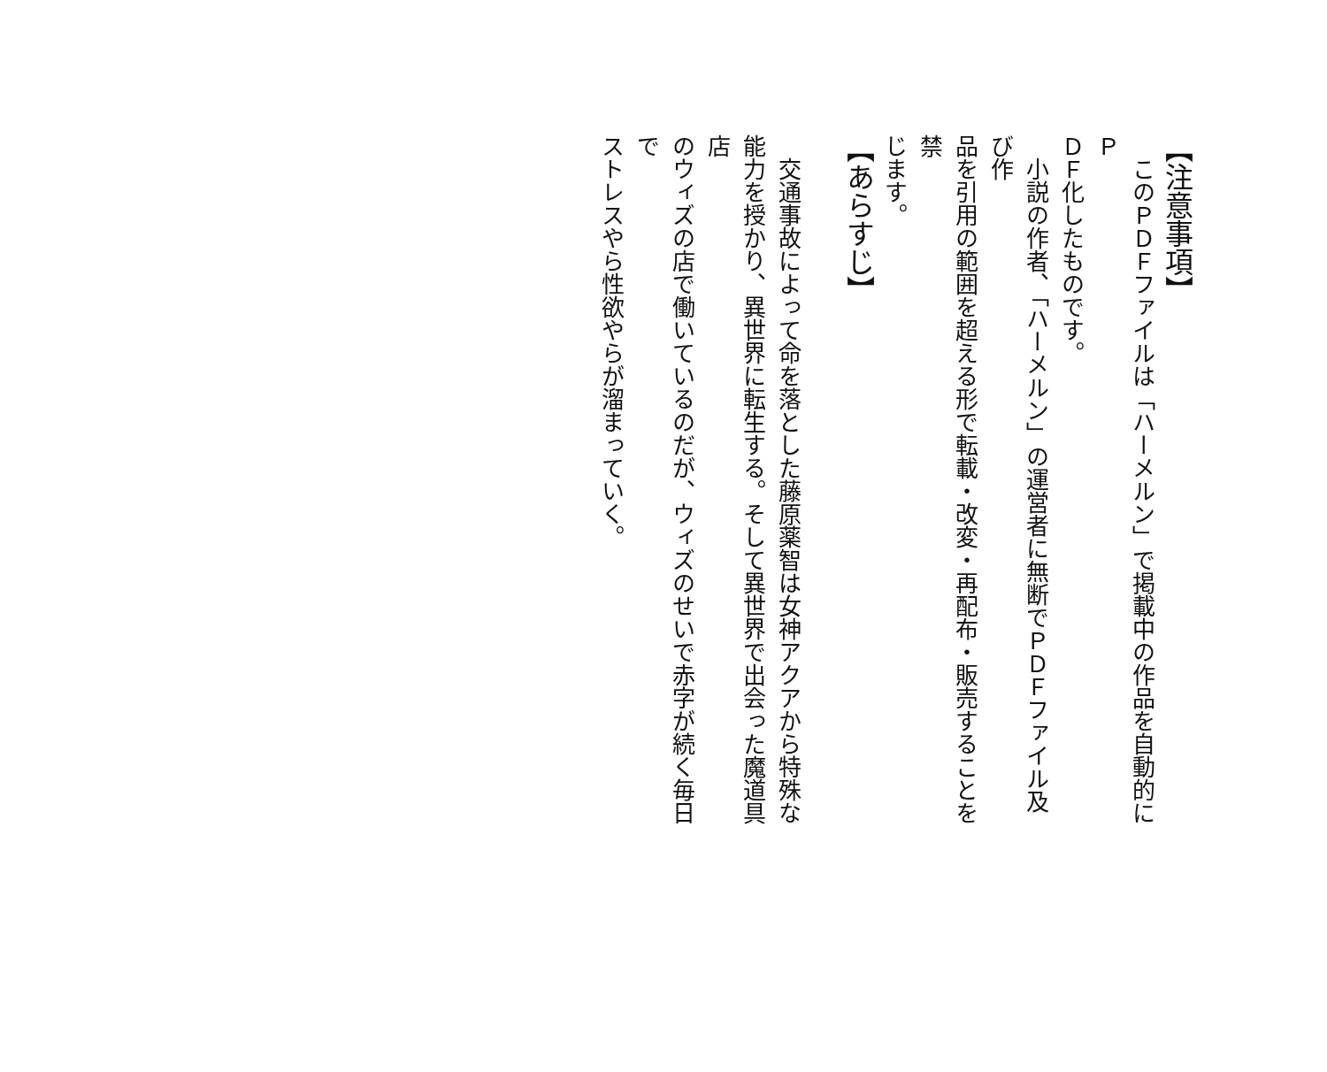【注意事項】
　このＰＤＦファイルは「ハーメルン」で掲載中の作品を自動的にＰ
ＤＦ化したものです。
　小説の作者、「ハーメルン」の運営者に無断でＰＤＦファイル及び作
品を引用の範囲を超える形で転載・改変・再配布・販売することを禁
じます。
【あらすじ】
　交通事故によって命を落とした藤原薬智は女神アクアから特殊な
能力を授かり、異世界に転生する。そして異世界で出会った魔道具店
のウィズの店で働いているのだが、ウィズのせいで赤字が続く毎日で
ストレスやら性欲やらが溜まっていく。